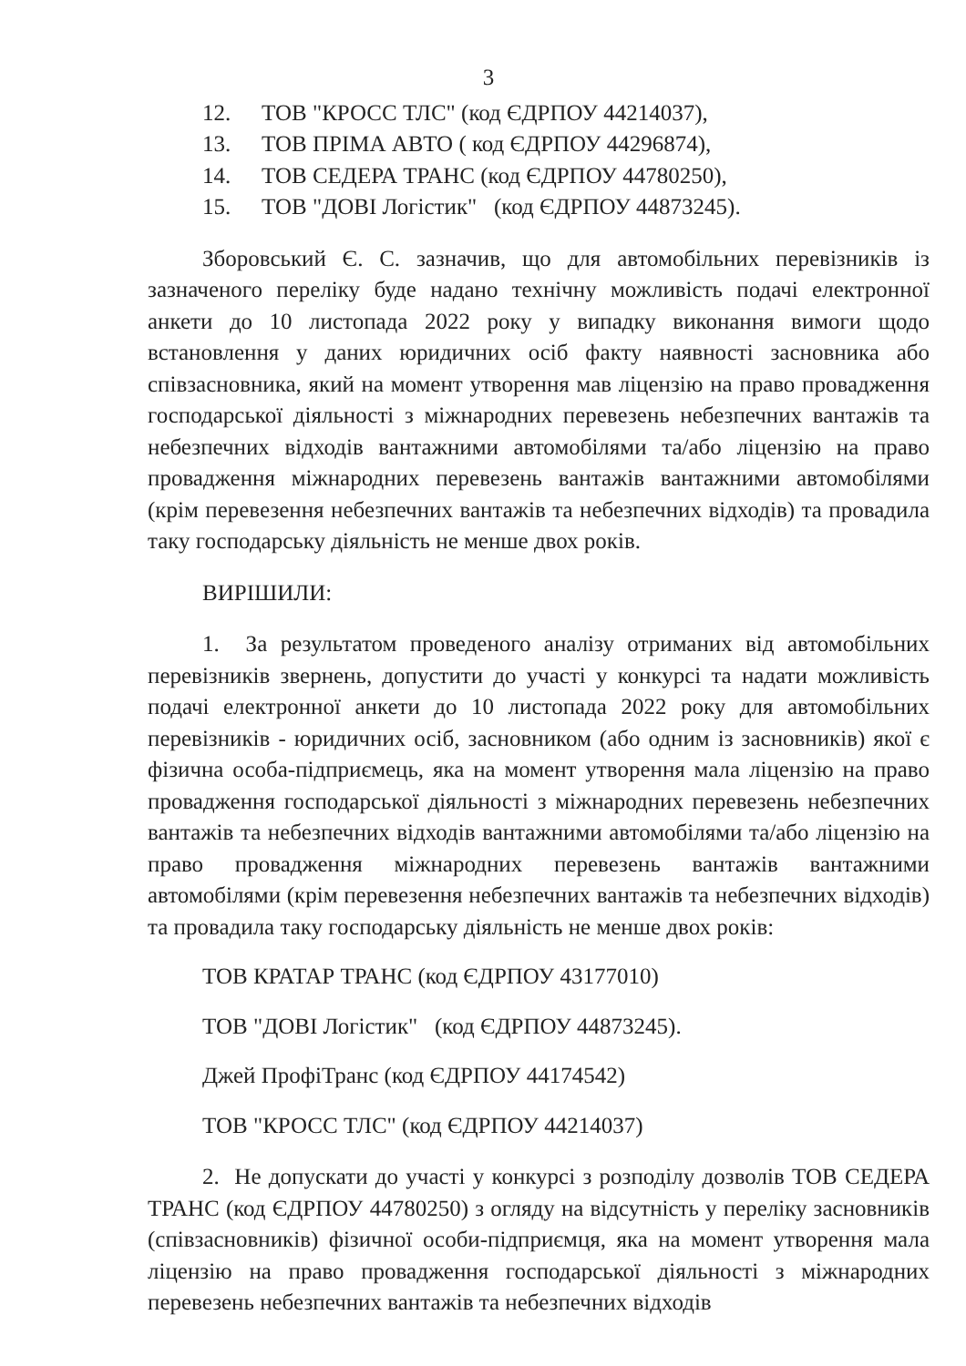3
12. ТОВ "КРОСС ТЛС" (код ЄДРПОУ 44214037),
13. ТОВ ПРІМА АВТО ( код ЄДРПОУ 44296874),
14. ТОВ СЕДЕРА ТРАНС (код ЄДРПОУ 44780250),
15. ТОВ "ДОВІ Логістик" (код ЄДРПОУ 44873245).
Зборовський Є. С. зазначив, що для автомобільних перевізників із зазначеного переліку буде надано технічну можливість подачі електронної анкети до 10 листопада 2022 року у випадку виконання вимоги щодо встановлення у даних юридичних осіб факту наявності засновника або співзасновника, який на момент утворення мав ліцензію на право провадження господарської діяльності з міжнародних перевезень небезпечних вантажів та небезпечних відходів вантажними автомобілями та/або ліцензію на право провадження міжнародних перевезень вантажів вантажними автомобілями (крім перевезення небезпечних вантажів та небезпечних відходів) та провадила таку господарську діяльність не менше двох років.
ВИРІШИЛИ:
1. За результатом проведеного аналізу отриманих від автомобільних перевізників звернень, допустити до участі у конкурсі та надати можливість подачі електронної анкети до 10 листопада 2022 року для автомобільних перевізників - юридичних осіб, засновником (або одним із засновників) якої є фізична особа-підприємець, яка на момент утворення мала ліцензію на право провадження господарської діяльності з міжнародних перевезень небезпечних вантажів та небезпечних відходів вантажними автомобілями та/або ліцензію на право провадження міжнародних перевезень вантажів вантажними автомобілями (крім перевезення небезпечних вантажів та небезпечних відходів) та провадила таку господарську діяльність не менше двох років:
ТОВ КРАТАР ТРАНС (код ЄДРПОУ 43177010)
ТОВ "ДОВІ Логістик" (код ЄДРПОУ 44873245).
Джей ПрофіТранс (код ЄДРПОУ 44174542)
ТОВ "КРОСС ТЛС" (код ЄДРПОУ 44214037)
2. Не допускати до участі у конкурсі з розподілу дозволів ТОВ СЕДЕРА ТРАНС (код ЄДРПОУ 44780250) з огляду на відсутність у переліку засновників (співзасновників) фізичної особи-підприємця, яка на момент утворення мала ліцензію на право провадження господарської діяльності з міжнародних перевезень небезпечних вантажів та небезпечних відходів